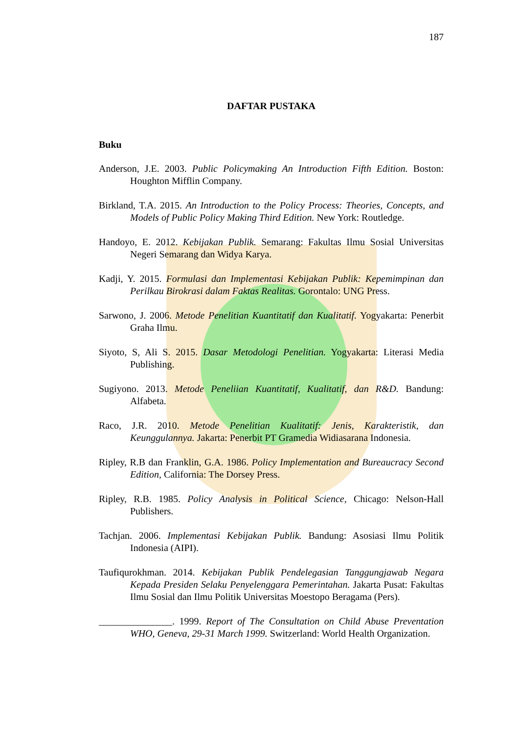187
DAFTAR PUSTAKA
Buku
Anderson, J.E. 2003. Public Policymaking An Introduction Fifth Edition. Boston: Houghton Mifflin Company.
Birkland, T.A. 2015. An Introduction to the Policy Process: Theories, Concepts, and Models of Public Policy Making Third Edition. New York: Routledge.
Handoyo, E. 2012. Kebijakan Publik. Semarang: Fakultas Ilmu Sosial Universitas Negeri Semarang dan Widya Karya.
Kadji, Y. 2015. Formulasi dan Implementasi Kebijakan Publik: Kepemimpinan dan Perilkau Birokrasi dalam Faktas Realitas. Gorontalo: UNG Press.
Sarwono, J. 2006. Metode Penelitian Kuantitatif dan Kualitatif. Yogyakarta: Penerbit Graha Ilmu.
Siyoto, S, Ali S. 2015. Dasar Metodologi Penelitian. Yogyakarta: Literasi Media Publishing.
Sugiyono. 2013. Metode Peneliian Kuantitatif, Kualitatif, dan R&D. Bandung: Alfabeta.
Raco, J.R. 2010. Metode Penelitian Kualitatif: Jenis, Karakteristik, dan Keunggulannya. Jakarta: Penerbit PT Gramedia Widiasarana Indonesia.
Ripley, R.B dan Franklin, G.A. 1986. Policy Implementation and Bureaucracy Second Edition, California: The Dorsey Press.
Ripley, R.B. 1985. Policy Analysis in Political Science, Chicago: Nelson-Hall Publishers.
Tachjan. 2006. Implementasi Kebijakan Publik. Bandung: Asosiasi Ilmu Politik Indonesia (AIPI).
Taufiqurokhman. 2014. Kebijakan Publik Pendelegasian Tanggungjawab Negara Kepada Presiden Selaku Penyelenggara Pemerintahan. Jakarta Pusat: Fakultas Ilmu Sosial dan Ilmu Politik Universitas Moestopo Beragama (Pers).
_______________. 1999. Report of The Consultation on Child Abuse Preventation WHO, Geneva, 29-31 March 1999. Switzerland: World Health Organization.